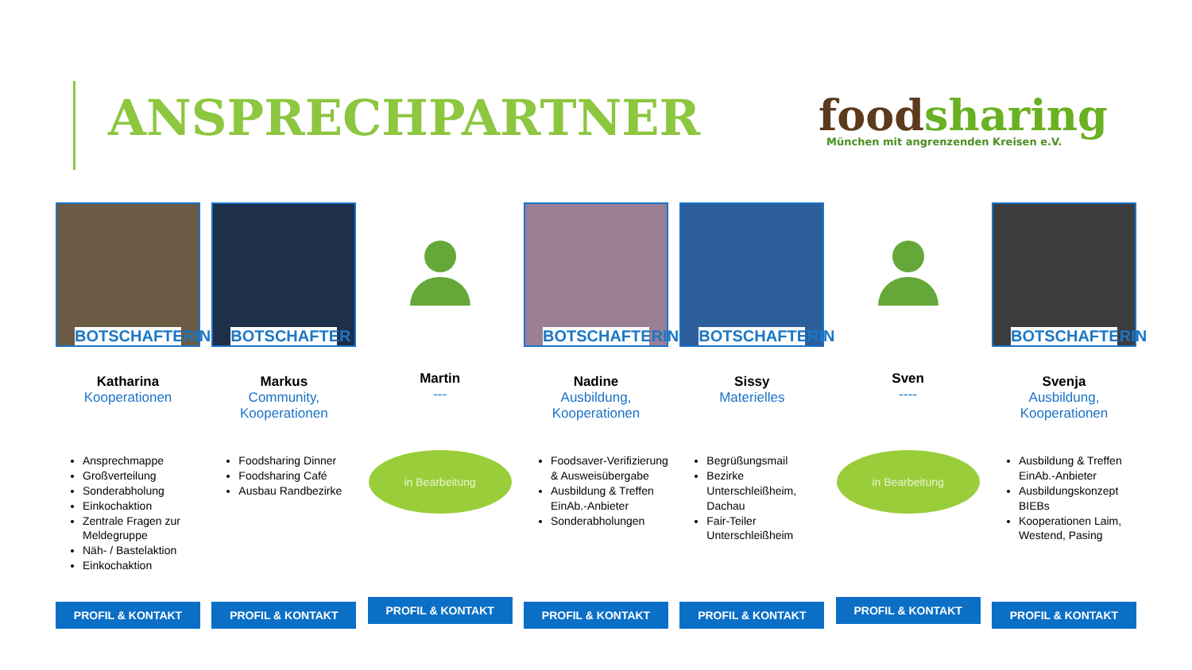ANSPRECHPARTNER
foodsharing
München mit angrenzenden Kreisen e.V.
BOTSCHAFTERIN
Katharina
Kooperationen
Ansprechmappe
Großverteilung
Sonderabholung
Einkochaktion
Zentrale Fragen zur Meldegruppe
Näh- / Bastelaktion
Einkochaktion
PROFIL & KONTAKT
BOTSCHAFTER
Markus
Community, Kooperationen
Foodsharing Dinner
Foodsharing Café
Ausbau Randbezirke
PROFIL & KONTAKT
Martin
---
in Bearbeitung
PROFIL & KONTAKT
BOTSCHAFTERIN
Nadine
Ausbildung, Kooperationen
Foodsaver-Verifizierung & Ausweisübergabe
Ausbildung & Treffen EinAb.-Anbieter
Sonderabholungen
PROFIL & KONTAKT
BOTSCHAFTERIN
Sissy
Materielles
Begrüßungsmail
Bezirke Unterschleißheim, Dachau
Fair-Teiler Unterschleißheim
PROFIL & KONTAKT
Sven
----
in Bearbeitung
PROFIL & KONTAKT
BOTSCHAFTERIN
Svenja
Ausbildung, Kooperationen
Ausbildung & Treffen EinAb.-Anbieter
Ausbildungskonzept BIEBs
Kooperationen Laim, Westend, Pasing
PROFIL & KONTAKT